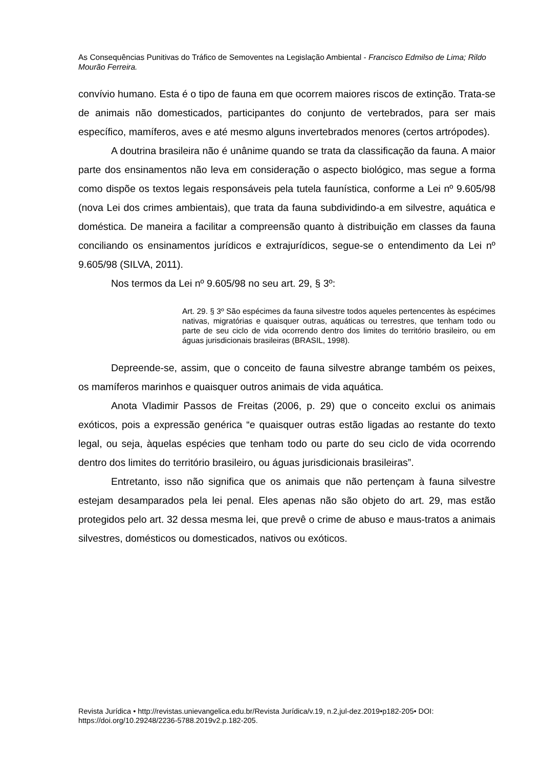As Consequências Punitivas do Tráfico de Semoventes na Legislação Ambiental - Francisco Edmilso de Lima; Rildo Mourão Ferreira.
convívio humano. Esta é o tipo de fauna em que ocorrem maiores riscos de extinção. Trata-se de animais não domesticados, participantes do conjunto de vertebrados, para ser mais específico, mamíferos, aves e até mesmo alguns invertebrados menores (certos artrópodes).
A doutrina brasileira não é unânime quando se trata da classificação da fauna. A maior parte dos ensinamentos não leva em consideração o aspecto biológico, mas segue a forma como dispõe os textos legais responsáveis pela tutela faunística, conforme a Lei nº 9.605/98 (nova Lei dos crimes ambientais), que trata da fauna subdividindo-a em silvestre, aquática e doméstica. De maneira a facilitar a compreensão quanto à distribuição em classes da fauna conciliando os ensinamentos jurídicos e extrajurídicos, segue-se o entendimento da Lei nº 9.605/98 (SILVA, 2011).
Nos termos da Lei nº 9.605/98 no seu art. 29, § 3º:
Art. 29. § 3º São espécimes da fauna silvestre todos aqueles pertencentes às espécimes nativas, migratórias e quaisquer outras, aquáticas ou terrestres, que tenham todo ou parte de seu ciclo de vida ocorrendo dentro dos limites do território brasileiro, ou em águas jurisdicionais brasileiras (BRASIL, 1998).
Depreende-se, assim, que o conceito de fauna silvestre abrange também os peixes, os mamíferos marinhos e quaisquer outros animais de vida aquática.
Anota Vladimir Passos de Freitas (2006, p. 29) que o conceito exclui os animais exóticos, pois a expressão genérica “e quaisquer outras estão ligadas ao restante do texto legal, ou seja, àquelas espécies que tenham todo ou parte do seu ciclo de vida ocorrendo dentro dos limites do território brasileiro, ou águas jurisdicionais brasileiras”.
Entretanto, isso não significa que os animais que não pertençam à fauna silvestre estejam desamparados pela lei penal. Eles apenas não são objeto do art. 29, mas estão protegidos pelo art. 32 dessa mesma lei, que prevê o crime de abuso e maus-tratos a animais silvestres, domésticos ou domesticados, nativos ou exóticos.
Revista Jurídica • http://revistas.unievangelica.edu.br/Revista Jurídica/v.19, n.2,jul-dez.2019•p182-205• DOI: https://doi.org/10.29248/2236-5788.2019v2.p.182-205.